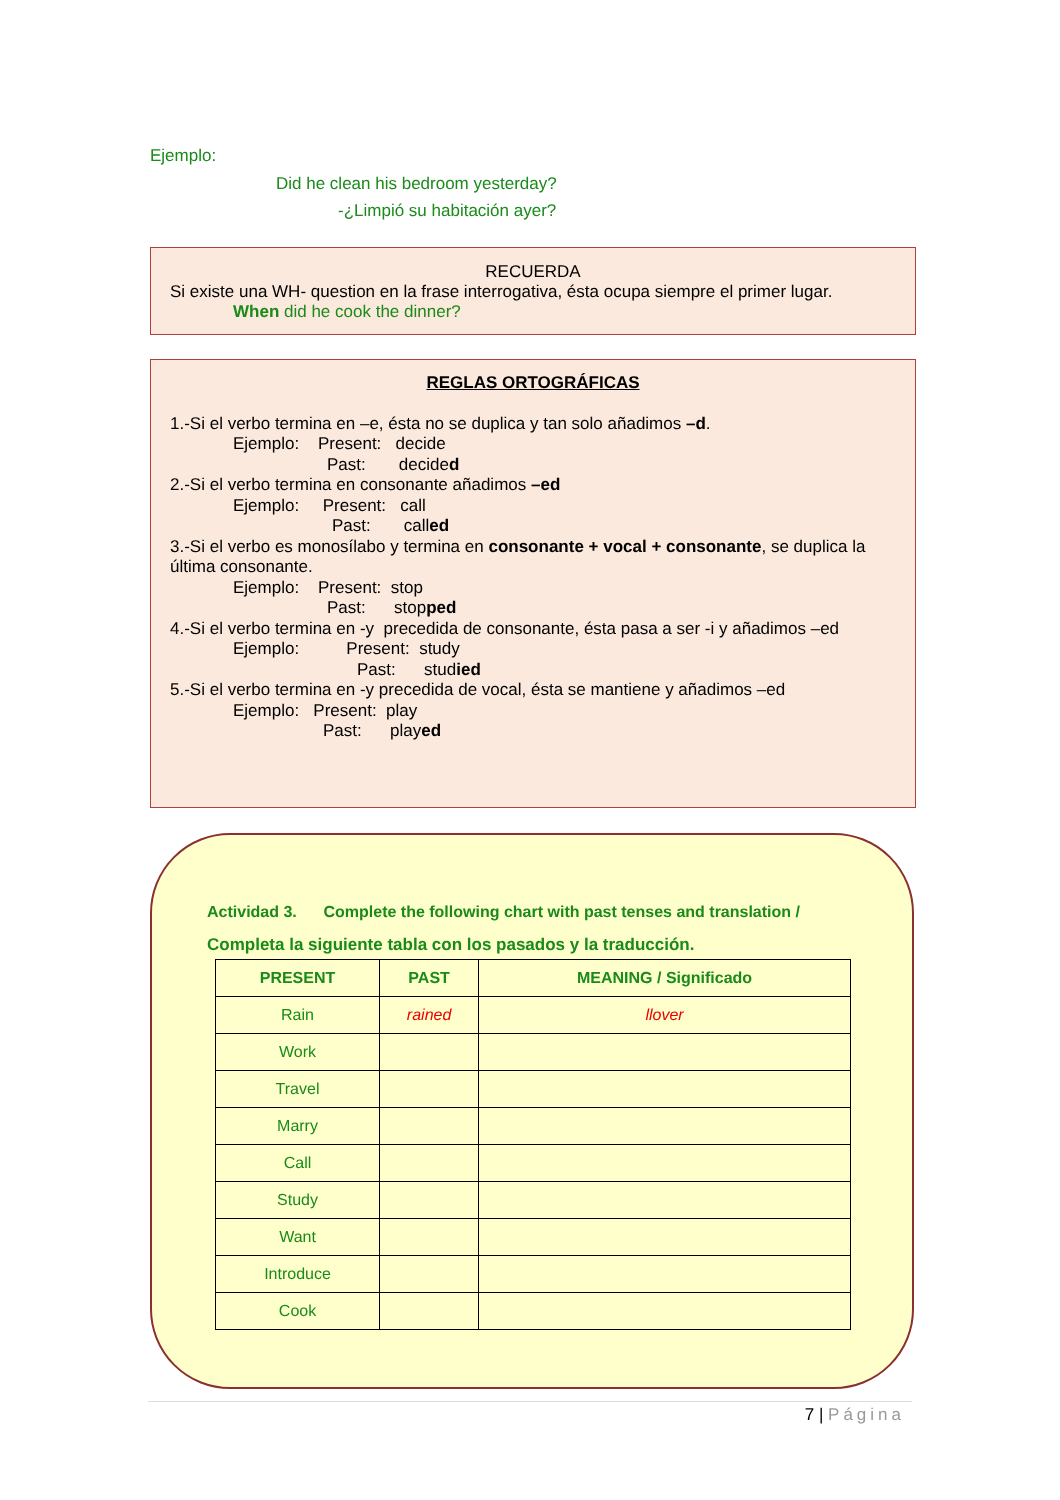Ejemplo:
Did he clean his bedroom yesterday?
-¿Limpió su habitación ayer?
RECUERDA
Si existe una WH- question en la frase interrogativa, ésta ocupa siempre el primer lugar.
When did he cook the dinner?
REGLAS ORTOGRÁFICAS
1.-Si el verbo termina en –e, ésta no se duplica y tan solo añadimos –d.
Ejemplo: Present: decide
Past: decided
2.-Si el verbo termina en consonante añadimos –ed
Ejemplo: Present: call
Past: called
3.-Si el verbo es monosílabo y termina en consonante + vocal + consonante, se duplica la última consonante.
Ejemplo: Present: stop
Past: stopped
4.-Si el verbo termina en -y precedida de consonante, ésta pasa a ser -i y añadimos –ed
Ejemplo: Present: study
Past: studied
5.-Si el verbo termina en -y precedida de vocal, ésta se mantiene y añadimos –ed
Ejemplo: Present: play
Past: played
Actividad 3. Complete the following chart with past tenses and translation /
Completa la siguiente tabla con los pasados y la traducción.
| PRESENT | PAST | MEANING / Significado |
| --- | --- | --- |
| Rain | rained | llover |
| Work | | |
| Travel | | |
| Marry | | |
| Call | | |
| Study | | |
| Want | | |
| Introduce | | |
| Cook | | |
7 | Página